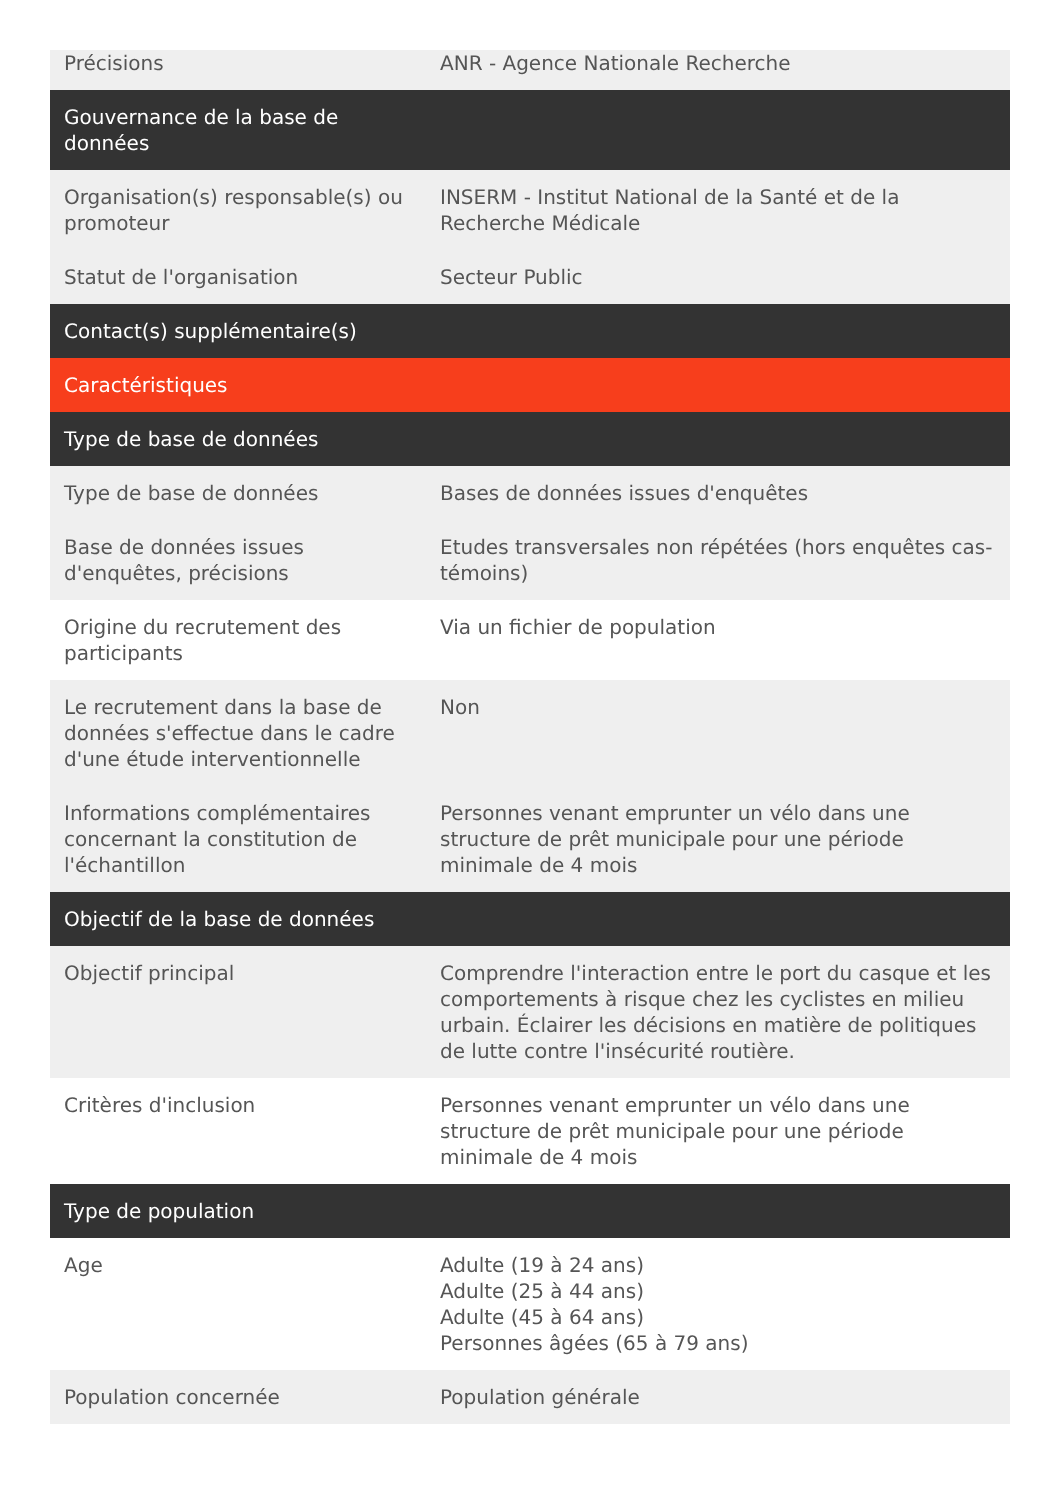| Précisions | ANR - Agence Nationale Recherche |
| Gouvernance de la base de données | |
| Organisation(s) responsable(s) ou promoteur | INSERM - Institut National de la Santé et de la Recherche Médicale |
| Statut de l'organisation | Secteur Public |
| Contact(s) supplémentaire(s) | |
| Caractéristiques | |
| Type de base de données | |
| Type de base de données | Bases de données issues d'enquêtes |
| Base de données issues d'enquêtes, précisions | Etudes transversales non répétées (hors enquêtes cas-témoins) |
| Origine du recrutement des participants | Via un fichier de population |
| Le recrutement dans la base de données s'effectue dans le cadre d'une étude interventionnelle | Non |
| Informations complémentaires concernant la constitution de l'échantillon | Personnes venant emprunter un vélo dans une structure de prêt municipale pour une période minimale de 4 mois |
| Objectif de la base de données | |
| Objectif principal | Comprendre l'interaction entre le port du casque et les comportements à risque chez les cyclistes en milieu urbain. Éclairer les décisions en matière de politiques de lutte contre l'insécurité routière. |
| Critères d'inclusion | Personnes venant emprunter un vélo dans une structure de prêt municipale pour une période minimale de 4 mois |
| Type de population | |
| Age | Adulte (19 à 24 ans) Adulte (25 à 44 ans) Adulte (45 à 64 ans) Personnes âgées (65 à 79 ans) |
| Population concernée | Population générale |